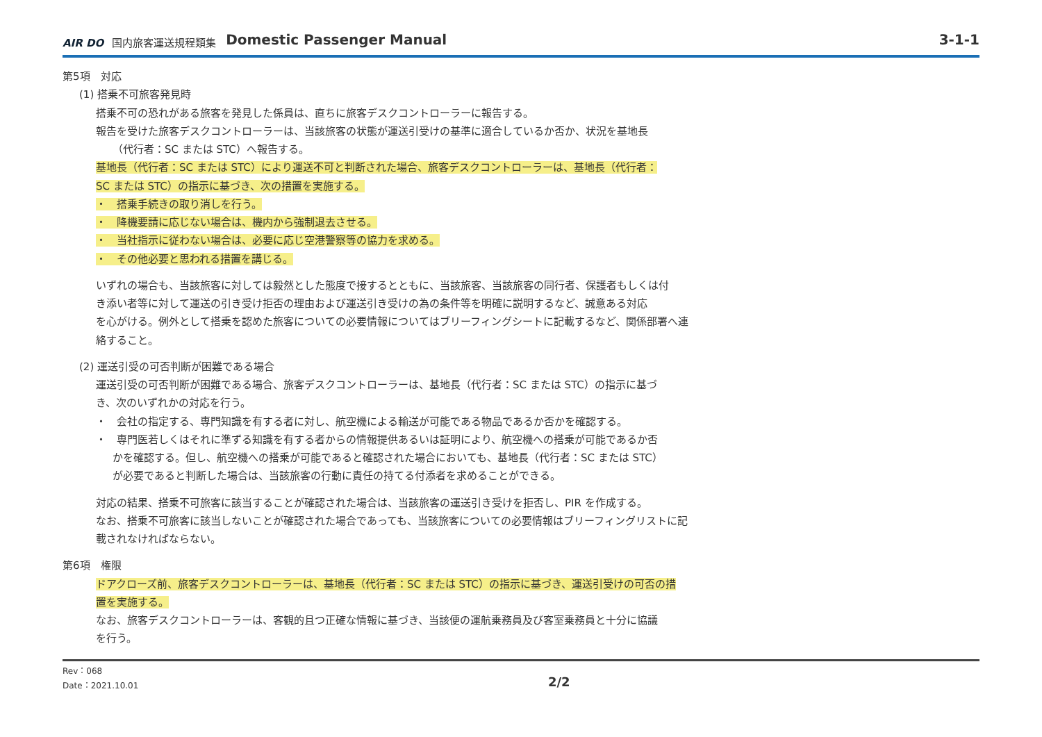AIR DO 国内旅客運送規程類集 Domestic Passenger Manual 3-1-1
第5項　対応
(1) 搭乗不可旅客発見時
搭乗不可の恐れがある旅客を発見した係員は、直ちに旅客デスクコントローラーに報告する。
報告を受けた旅客デスクコントローラーは、当該旅客の状態が運送引受けの基準に適合しているか否か、状況を基地長
（代行者：SC または STC）へ報告する。
基地長（代行者：SC または STC）により運送不可と判断された場合、旅客デスクコントローラーは、基地長（代行者：
SC または STC）の指示に基づき、次の措置を実施する。
・　搭乗手続きの取り消しを行う。
・　降機要請に応じない場合は、機内から強制退去させる。
・　当社指示に従わない場合は、必要に応じ空港警察等の協力を求める。
・　その他必要と思われる措置を講じる。
いずれの場合も、当該旅客に対しては毅然とした態度で接するとともに、当該旅客、当該旅客の同行者、保護者もしくは付
き添い者等に対して運送の引き受け拒否の理由および運送引き受けの為の条件等を明確に説明するなど、誠意ある対応
を心がける。例外として搭乗を認めた旅客についての必要情報についてはブリーフィングシートに記載するなど、関係部署へ連
絡すること。
(2) 運送引受の可否判断が困難である場合
運送引受の可否判断が困難である場合、旅客デスクコントローラーは、基地長（代行者：SC または STC）の指示に基づ
き、次のいずれかの対応を行う。
・　会社の指定する、専門知識を有する者に対し、航空機による輸送が可能である物品であるか否かを確認する。
・　専門医若しくはそれに準ずる知識を有する者からの情報提供あるいは証明により、航空機への搭乗が可能であるか否
かを確認する。但し、航空機への搭乗が可能であると確認された場合においても、基地長（代行者：SC または STC）
が必要であると判断した場合は、当該旅客の行動に責任の持てる付添者を求めることができる。
対応の結果、搭乗不可旅客に該当することが確認された場合は、当該旅客の運送引き受けを拒否し、PIR を作成する。
なお、搭乗不可旅客に該当しないことが確認された場合であっても、当該旅客についての必要情報はブリーフィングリストに記
載されなければならない。
第6項　権限
ドアクローズ前、旅客デスクコントローラーは、基地長（代行者：SC または STC）の指示に基づき、運送引受けの可否の措
置を実施する。
なお、旅客デスクコントローラーは、客観的且つ正確な情報に基づき、当該便の運航乗務員及び客室乗務員と十分に協議
を行う。
Rev：068
Date：2021.10.01
2/2